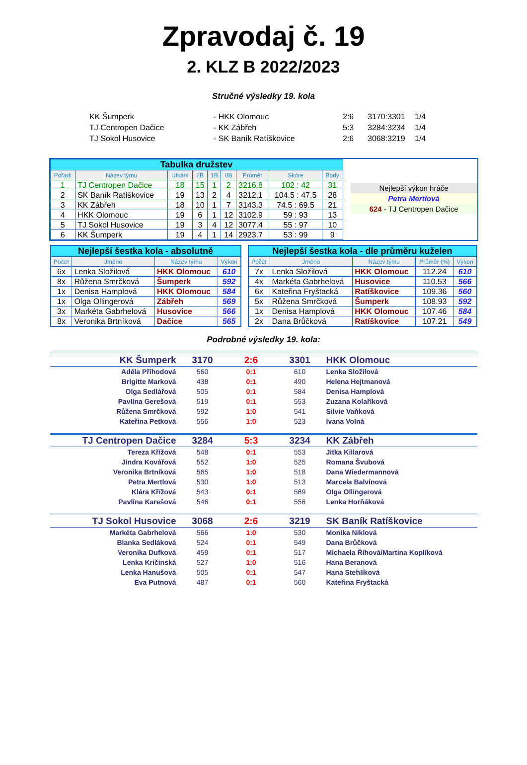Zpravodaj č. 19
2. KLZ B 2022/2023
Stručné výsledky 19. kola
| KK Šumperk | - HKK Olomouc | 2:6 | 3170:3301 | 1/4 |
| TJ Centropen Dačice | - KK Zábřeh | 5:3 | 3284:3234 | 1/4 |
| TJ Sokol Husovice | - SK Baník Ratíškovice | 2:6 | 3068:3219 | 1/4 |
| Tabulka družstev | | | | | | | | |
| Pořadí | Název týmu | Utkání | 2B | 1B | 0B | Průměr | Skóre | Body |
| 1 | TJ Centropen Dačice | 18 | 15 | 1 | 2 | 3216.8 | 102 : 42 | 31 |
| 2 | SK Baník Ratíškovice | 19 | 13 | 2 | 4 | 3212.1 | 104.5 : 47.5 | 28 |
| 3 | KK Zábřeh | 18 | 10 | 1 | 7 | 3143.3 | 74.5 : 69.5 | 21 |
| 4 | HKK Olomouc | 19 | 6 | 1 | 12 | 3102.9 | 59 : 93 | 13 |
| 5 | TJ Sokol Husovice | 19 | 3 | 4 | 12 | 3077.4 | 55 : 97 | 10 |
| 6 | KK Šumperk | 19 | 4 | 1 | 14 | 2923.7 | 53 : 99 | 9 |
Nejlepší výkon hráče
Petra Mertlová
624 - TJ Centropen Dačice
| Nejlepší šestka kola - absolutně | | | |
| Počet | Jméno | Název týmu | Výkon |
| 6x | Lenka Složilová | HKK Olomouc | 610 |
| 8x | Růžena Smrčková | Šumperk | 592 |
| 1x | Denisa Hamplová | HKK Olomouc | 584 |
| 1x | Olga Ollingerová | Zábřeh | 569 |
| 3x | Markéta Gabrhelová | Husovice | 566 |
| 8x | Veronika Brtníková | Dačice | 565 |
| Nejlepší šestka kola - dle průměru kuželen | | | | |
| Počet | Jméno | Název týmu | Průměr (%) | Výkon |
| 7x | Lenka Složilová | HKK Olomouc | 112.24 | 610 |
| 4x | Markéta Gabrhelová | Husovice | 110.53 | 566 |
| 6x | Kateřina Fryštacká | Ratíškovice | 109.36 | 560 |
| 5x | Růžena Smrčková | Šumperk | 108.93 | 592 |
| 1x | Denisa Hamplová | HKK Olomouc | 107.46 | 584 |
| 2x | Dana Brůčková | Ratíškovice | 107.21 | 549 |
Podrobné výsledky 19. kola:
| KK Šumperk | 3170 | 2:6 | 3301 | HKK Olomouc |
| Adéla Příhodová | 560 | 0:1 | 610 | Lenka Složilová |
| Brigitte Marková | 438 | 0:1 | 490 | Helena Hejtmanová |
| Olga Sedlářová | 505 | 0:1 | 584 | Denisa Hamplová |
| Pavlína Gerešová | 519 | 0:1 | 553 | Zuzana Kolaříková |
| Růžena Smrčková | 592 | 1:0 | 541 | Silvie Vaňková |
| Kateřina Petková | 556 | 1:0 | 523 | Ivana Volná |
| TJ Centropen Dačice | 3284 | 5:3 | 3234 | KK Zábřeh |
| Tereza Křížová | 548 | 0:1 | 553 | Jitka Killarová |
| Jindra Kovářová | 552 | 1:0 | 525 | Romana Švubová |
| Veronika Brtníková | 565 | 1:0 | 518 | Dana Wiedermannová |
| Petra Mertlová | 530 | 1:0 | 513 | Marcela Balvínová |
| Klára Křížová | 543 | 0:1 | 569 | Olga Ollingerová |
| Pavlína Karešová | 546 | 0:1 | 556 | Lenka Horňáková |
| TJ Sokol Husovice | 3068 | 2:6 | 3219 | SK Baník Ratíškovice |
| Markéta Gabrhelová | 566 | 1:0 | 530 | Monika Niklová |
| Blanka Sedláková | 524 | 0:1 | 549 | Dana Brůčková |
| Veronika Dufková | 459 | 0:1 | 517 | Michaela Říhová/Martina Koplíková |
| Lenka Kričinská | 527 | 1:0 | 516 | Hana Beranová |
| Lenka Hanušová | 505 | 0:1 | 547 | Hana Stehlíková |
| Eva Putnová | 487 | 0:1 | 560 | Kateřina Fryštacká |